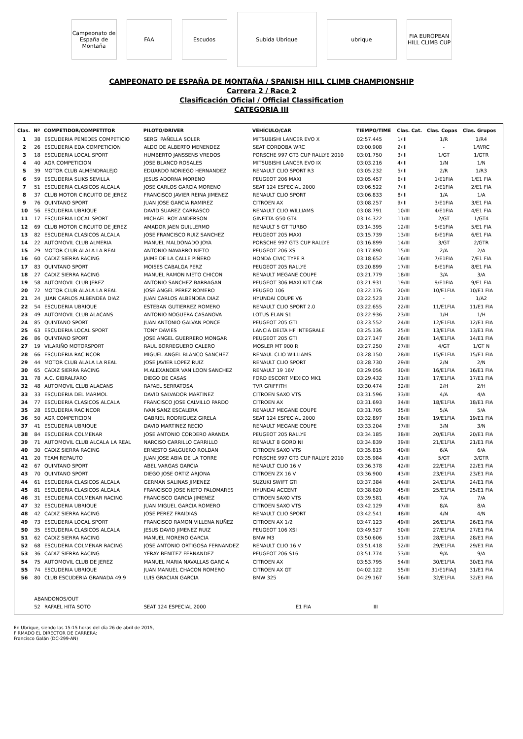Campeonato de España de Montaña
FAA Escudos
Subida Ubrique
ubrique
FIA EUROPEAN HILL CLIMB CUP
CAMPEONATO DE ESPAÑA DE MONTAÑA / SPANISH HILL CLIMB CHAMPIONSHIP
Carrera 2 / Race 2
Clasificación Oficial / Official Classification
CATEGORIA III
| Clas. | Nº | COMPETIDOR/COMPETITOR | PILOTO/DRIVER | VEHÍCULO/CAR | TIEMPO/TIME | Clas. Cat. | Clas. Copas | Clas. Grupos |
| --- | --- | --- | --- | --- | --- | --- | --- | --- |
| 1 | 38 | ESCUDERIA PENEDES COMPETICIO | SERGI PAÑELLA SOLER | MITSUBISHI LANCER EVO X | 02:57.445 | 1/III | 1/R | 1/R4 |
| 2 | 26 | ESCUDERIA EDA COMPETICION | ALDO DE ALBERTO MENENDEZ | SEAT CORDOBA WRC | 03:00.908 | 2/III | - | 1/WRC |
| 3 | 18 | ESCUDERIA LOCAL SPORT | HUMBERTO JANSSENS VREDOS | PORSCHE 997 GT3 CUP RALLYE 2010 | 03:01.750 | 3/III | 1/GT | 1/GTR |
| 4 | 40 | AGR COMPETICION | JOSE BLANCO ROSALES | MITSUBISHI LANCER EVO IX | 03:03.216 | 4/III | 1/N | 1/N |
| 5 | 39 | MOTOR CLUB ALMENDRALEJO | EDUARDO NORIEGO HERNANDEZ | RENAULT CLIO SPORT R3 | 03:05.232 | 5/III | 2/R | 1/R3 |
| 6 | 59 | ESCUDERIA SLIKS SEVILLA | JESUS ADORNA MORENO | PEUGEOT 206 MAXI | 03:05.457 | 6/III | 1/E1FIA | 1/E1 FIA |
| 7 | 51 | ESCUDERIA CLASICOS ALCALA | JOSE CARLOS GARCIA MORENO | SEAT 124 ESPECIAL 2000 | 03:06.522 | 7/III | 2/E1FIA | 2/E1 FIA |
| 8 | 37 | CLUB MOTOR CIRCUITO DE JEREZ | FRANCISCO JAVIER REINA JIMENEZ | RENAULT CLIO SPORT | 03:06.833 | 8/III | 1/A | 1/A |
| 9 | 76 | QUINTANO SPORT | JUAN JOSE GARCIA RAMIREZ | CITROEN AX | 03:08.257 | 9/III | 3/E1FIA | 3/E1 FIA |
| 10 | 56 | ESCUDERIA UBRIQUE | DAVID SUAREZ CARRASCO | RENAULT CLIO WILLIAMS | 03:08.791 | 10/III | 4/E1FIA | 4/E1 FIA |
| 11 | 17 | ESCUDERIA LOCAL SPORT | MICHAEL ROY ANDERSON | GINETTA G50 GT4 | 03:14.322 | 11/III | 2/GT | 1/GT4 |
| 12 | 69 | CLUB MOTOR CIRCUITO DE JEREZ | AMADOR JAEN GUILLERMO | RENAULT 5 GT TURBO | 03:14.395 | 12/III | 5/E1FIA | 5/E1 FIA |
| 13 | 82 | ESCUDERIA CLASICOS ALCALA | JOSE FRANCISCO RUIZ SANCHEZ | PEUGEOT 205 MAXI | 03:15.739 | 13/III | 6/E1FIA | 6/E1 FIA |
| 14 | 22 | AUTOMOVIL CLUB ALMERIA | MANUEL MALDONADO JOYA | PORSCHE 997 GT3 CUP RALLYE | 03:16.899 | 14/III | 3/GT | 2/GTR |
| 15 | 29 | MOTOR CLUB ALALA LA REAL | ANTONIO NAVARRO NIETO | PEUGEOT 206 XS | 03:17.890 | 15/III | 2/A | 2/A |
| 16 | 60 | CADIZ SIERRA RACING | JAIME DE LA CALLE PIÑERO | HONDA CIVIC TYPE R | 03:18.652 | 16/III | 7/E1FIA | 7/E1 FIA |
| 17 | 83 | QUINTANO SPORT | MOISES CABALGA PERZ | PEUGEOT 205 RALLYE | 03:20.899 | 17/III | 8/E1FIA | 8/E1 FIA |
| 18 | 27 | CADIZ SIERRA RACING | MANUEL RAMON NIETO CHICON | RENAULT MEGANE COUPE | 03:21.779 | 18/III | 3/A | 3/A |
| 19 | 58 | AUTOMOVIL CLUB JEREZ | ANTONIO SANCHEZ BARRAGAN | PEUGEOT 306 MAXI KIT CAR | 03:21.931 | 19/III | 9/E1FIA | 9/E1 FIA |
| 20 | 72 | MOTOR CLUB ALALA LA REAL | JOSE ANGEL PEREZ ROMERO | PEUGEO 106 | 03:22.176 | 20/III | 10/E1FIA | 10/E1 FIA |
| 21 | 24 | JUAN CARLOS ALBENDEA DIAZ | JUAN CARLOS ALBENDEA DIAZ | HYUNDAI COUPE V6 | 03:22.523 | 21/III | - | 1/A2 |
| 22 | 54 | ESCUDERIA UBRIQUE | ESTEBAN GUTIERREZ ROMERO | RENAULT CLIO SPORT 2.0 | 03:22.655 | 22/III | 11/E1FIA | 11/E1 FIA |
| 23 | 49 | AUTOMOVIL CLUB ALACANS | ANTONIO NOGUERA CASANOVA | LOTUS ELAN S1 | 03:22.936 | 23/III | 1/H | 1/H |
| 24 | 85 | QUINTANO SPORT | JUAN ANTONIO GALVAN PONCE | PEUGEOT 205 GTI | 03:23.552 | 24/III | 12/E1FIA | 12/E1 FIA |
| 25 | 63 | ESCUDERIA LOCAL SPORT | TONY DAVIES | LANCIA DELTA HF INTEGRALE | 03:25.136 | 25/III | 13/E1FIA | 13/E1 FIA |
| 26 | 86 | QUINTANO SPORT | JOSE ANGEL GUERRERO MONGAR | PEUGEOT 205 GTI | 03:27.147 | 26/III | 14/E1FIA | 14/E1 FIA |
| 27 | 19 | VILARIÑO MOTORSPORT | RAUL BORREGUERO CALERO | MOSLER MT 900 R | 03:27.250 | 27/III | 4/GT | 1/GT N |
| 28 | 66 | ESCUDERIA RACINCOR | MIGUEL ANGEL BLANCO SANCHEZ | RENAUL CLIO WILLIAMS | 03:28.150 | 28/III | 15/E1FIA | 15/E1 FIA |
| 29 | 44 | MOTOR CLUB ALALA LA REAL | JOSE JAVIER LOPEZ RUIZ | RENAULT CLIO SPORT | 03:28.730 | 29/III | 2/N | 2/N |
| 30 | 65 | CADIZ SIERRA RACING | M.ALEXANDER VAN LOON SANCHEZ | RENAULT 19 16V | 03:29.056 | 30/III | 16/E1FIA | 16/E1 FIA |
| 31 | 78 | A.C. GIBRALFARO | DIEGO DE CASAS | FORD ESCORT MEXICO MK1 | 03:29.432 | 31/III | 17/E1FIA | 17/E1 FIA |
| 32 | 48 | AUTOMOVIL CLUB ALACANS | RAFAEL SERRATOSA | TVR GRIFFITH | 03:30.474 | 32/III | 2/H | 2/H |
| 33 | 33 | ESCUDERIA DEL MARMOL | DAVID SALVADOR MARTINEZ | CITROEN SAXO VTS | 03:31.596 | 33/III | 4/A | 4/A |
| 34 | 77 | ESCUDERIA CLASICOS ALCALA | FRANCISCO JOSE CALVILLO PARDO | CITROEN AX | 03:31.693 | 34/III | 18/E1FIA | 18/E1 FIA |
| 35 | 28 | ESCUDERIA RACINCOR | IVAN SANZ ESCALERA | RENAULT MEGANE COUPE | 03:31.705 | 35/III | 5/A | 5/A |
| 36 | 50 | AGR COMPETICION | GABRIEL RODRIGUEZ GIRELA | SEAT 124 ESPECIAL 2000 | 03:32.897 | 36/III | 19/E1FIA | 19/E1 FIA |
| 37 | 41 | ESCUDERIA UBRIQUE | DAVID MARTINEZ RECIO | RENAULT MEGANE COUPE | 03:33.204 | 37/III | 3/N | 3/N |
| 38 | 84 | ESCUDERIA COLMENAR | JOSE ANTONIO CORDERO ARANDA | PEUGEOT 205 RALLYE | 03:34.185 | 38/III | 20/E1FIA | 20/E1 FIA |
| 39 | 71 | AUTOMOVIL CLUB ALCALA LA REAL | NARCISO CARRILLO CARRILLO | RENAULT 8 GORDINI | 03:34.839 | 39/III | 21/E1FIA | 21/E1 FIA |
| 40 | 30 | CADIZ SIERRA RACING | ERNESTO SALGUERO ROLDAN | CITROEN SAXO VTS | 03:35.815 | 40/III | 6/A | 6/A |
| 41 | 20 | TEAM REPAUTO | JUAN JOSE ABIA DE LA TORRE | PORSCHE 997 GT3 CUP RALLYE 2010 | 03:35.984 | 41/III | 5/GT | 3/GTR |
| 42 | 67 | QUINTANO SPORT | ABEL VARGAS GARCIA | RENAULT CLIO 16 V | 03:36.378 | 42/III | 22/E1FIA | 22/E1 FIA |
| 43 | 70 | QUINTANO SPORT | DIEGO JOSE ORTIZ ARJONA | CITROEN ZX 16 V | 03:36.900 | 43/III | 23/E1FIA | 23/E1 FIA |
| 44 | 61 | ESCUDERIA CLASICOS ALCALA | GERMAN SALINAS JIMENEZ | SUZUKI SWIFT GTI | 03:37.384 | 44/III | 24/E1FIA | 24/E1 FIA |
| 45 | 81 | ESCUDERIA CLASICOS ALCALA | FRANCISCO JOSE NIETO PALOMARES | HYUNDAI ACCENT | 03:38.620 | 45/III | 25/E1FIA | 25/E1 FIA |
| 46 | 31 | ESCUDERIA COLMENAR RACING | FRANCISCO GARCIA JIMENEZ | CITROEN SAXO VTS | 03:39.581 | 46/III | 7/A | 7/A |
| 47 | 32 | ESCUDERIA UBRIQUE | JUAN MIGUEL GARCIA ROMERO | CITROEN SAXO VTS | 03:42.129 | 47/III | 8/A | 8/A |
| 48 | 42 | CADIZ SIERRA RACING | JOSE PEREZ FRAIDIAS | RENAULT CLIO SPORT | 03:42.541 | 48/III | 4/N | 4/N |
| 49 | 73 | ESCUDERIA LOCAL SPORT | FRANCISCO RAMON VILLENA NUÑEZ | CITROEN AX 1/2 | 03:47.123 | 49/III | 26/E1FIA | 26/E1 FIA |
| 50 | 35 | ESCUDERIA CLASICOS ALCALA | JESUS DAVID JIMENEZ RUIZ | PEUGEOT 106 XSI | 03:49.527 | 50/III | 27/E1FIA | 27/E1 FIA |
| 51 | 62 | CADIZ SIERRA RACING | MANUEL MORENO GARCIA | BMW M3 | 03:50.606 | 51/III | 28/E1FIA | 28/E1 FIA |
| 52 | 68 | ESCUDERIA COLMENAR RACING | JOSE ANTONIO ORTIGOSA FERNANDEZ | RENAULT CLIO 16 V | 03:51.418 | 52/III | 29/E1FIA | 29/E1 FIA |
| 53 | 36 | CADIZ SIERRA RACING | YERAY BENITEZ FERNANDEZ | PEUGEOT 206 S16 | 03:51.774 | 53/III | 9/A | 9/A |
| 54 | 75 | AUTOMOVIL CLUB DE JEREZ | MANUEL MARIA NAVALLAS GARCIA | CITROEN AX | 03:53.795 | 54/III | 30/E1FIA | 30/E1 FIA |
| 55 | 74 | ESCUDERIA UBRIQUE | JUAN MANUEL CHACON ROMERO | CITROEN AX GT | 04:02.122 | 55/III | 31/E1FIA/J | 31/E1 FIA |
| 56 | 80 | CLUB ESCUDERIA GRANADA 49,9 | LUIS GRACIAN GARCIA | BMW 325 | 04:29.167 | 56/III | 32/E1FIA | 32/E1 FIA |
| | ABANDONOS/OUT | | | | | | | |
| | 52 | RAFAEL HITA SOTO | SEAT 124 ESPECIAL 2000 | E1 FIA | III | | | |
En Ubrique, siendo las 15:15 horas del día 26 de abril de 2015,
FIRMADO EL DIRECTOR DE CARRERA:
Francisco Galán (DC-299-AN)